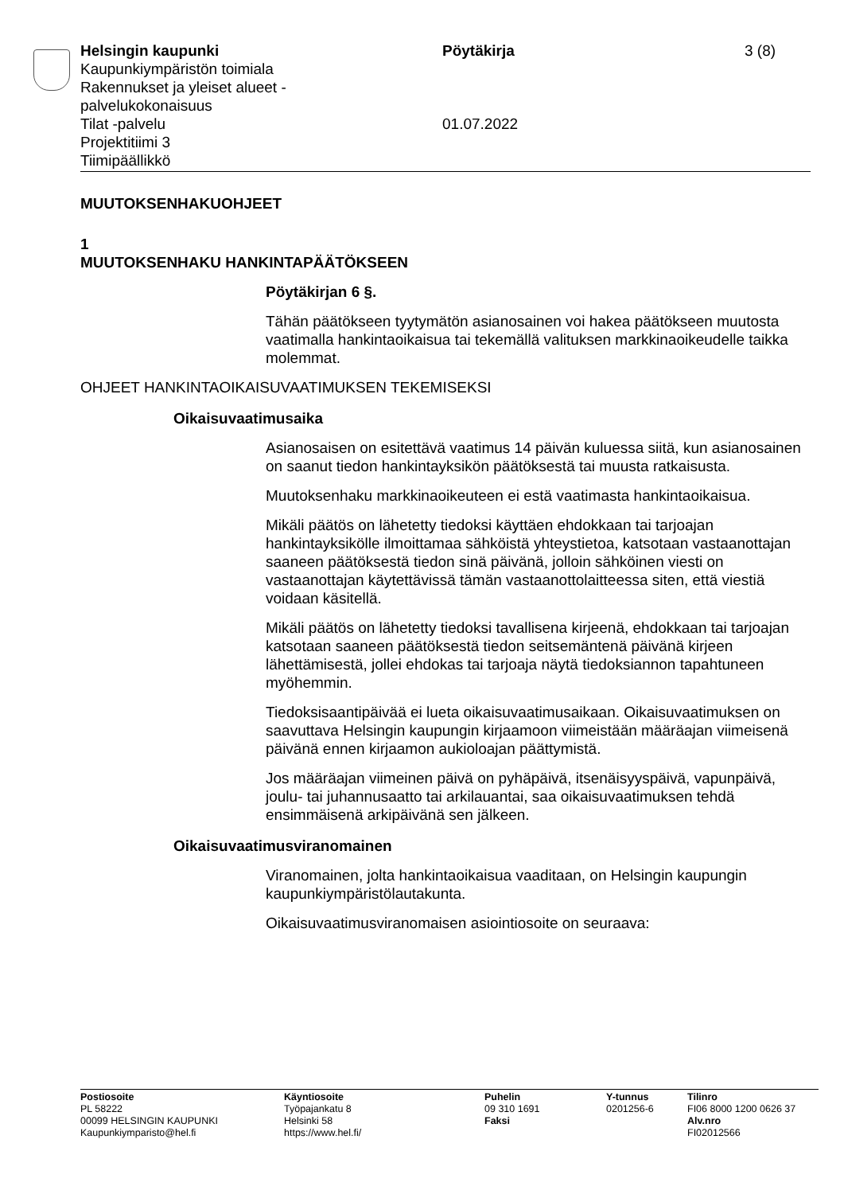Helsingin kaupunki
Kaupunkiympäristön toimiala
Rakennukset ja yleiset alueet -
palvelukokonaisuus
Tilat -palvelu
Projektitiimi 3
Tiimipäällikkö
Pöytäkirja
01.07.2022
3 (8)
MUUTOKSENHAKUOHJEET
1
MUUTOKSENHAKU HANKINTAPÄÄTÖKSEEN
Pöytäkirjan 6 §.
Tähän päätökseen tyytymätön asianosainen voi hakea päätökseen muutosta vaatimalla hankintaoikaisua tai tekemällä valituksen markkinaoikeudelle taikka molemmat.
OHJEET HANKINTAOIKAISUVAATIMUKSEN TEKEMISEKSI
Oikaisuvaatimusaika
Asianosaisen on esitettävä vaatimus 14 päivän kuluessa siitä, kun asianosainen on saanut tiedon hankintayksikön päätöksestä tai muusta ratkaisusta.
Muutoksenhaku markkinaoikeuteen ei estä vaatimasta hankintaoikaisua.
Mikäli päätös on lähetetty tiedoksi käyttäen ehdokkaan tai tarjoajan hankintayksikölle ilmoittamaa sähköistä yhteystietoa, katsotaan vastaanottajan saaneen päätöksestä tiedon sinä päivänä, jolloin sähköinen viesti on vastaanottajan käytettävissä tämän vastaanottolaitteessa siten, että viestiä voidaan käsitellä.
Mikäli päätös on lähetetty tiedoksi tavallisena kirjeenä, ehdokkaan tai tarjoajan katsotaan saaneen päätöksestä tiedon seitsemäntenä päivänä kirjeen lähettämisestä, jollei ehdokas tai tarjoaja näytä tiedoksiannon tapahtuneen myöhemmin.
Tiedoksisaantipäivää ei lueta oikaisuvaatimusaikaan. Oikaisuvaatimuksen on saavuttava Helsingin kaupungin kirjaamoon viimeistään määräajan viimeisenä päivänä ennen kirjaamon aukioloajan päättymistä.
Jos määräajan viimeinen päivä on pyhäpäivä, itsenäisyyspäivä, vapunpäivä, joulu- tai juhannusaatto tai arkilauantai, saa oikaisuvaatimuksen tehdä ensimmäisenä arkipäivänä sen jälkeen.
Oikaisuvaatimusviranomainen
Viranomainen, jolta hankintaoikaisua vaaditaan, on Helsingin kaupungin kaupunkiympäristölautakunta.
Oikaisuvaatimusviranomaisen asiointiosoite on seuraava:
Postiosoite
PL 58222
00099 HELSINGIN KAUPUNKI
Kaupunkiymparisto@hel.fi
Käyntiosoite
Työpajankatu 8
Helsinki 58
https://www.hel.fi/
Puhelin
09 310 1691
Faksi
Y-tunnus
0201256-6
Tilinro
FI06 8000 1200 0626 37
Alv.nro
FI02012566